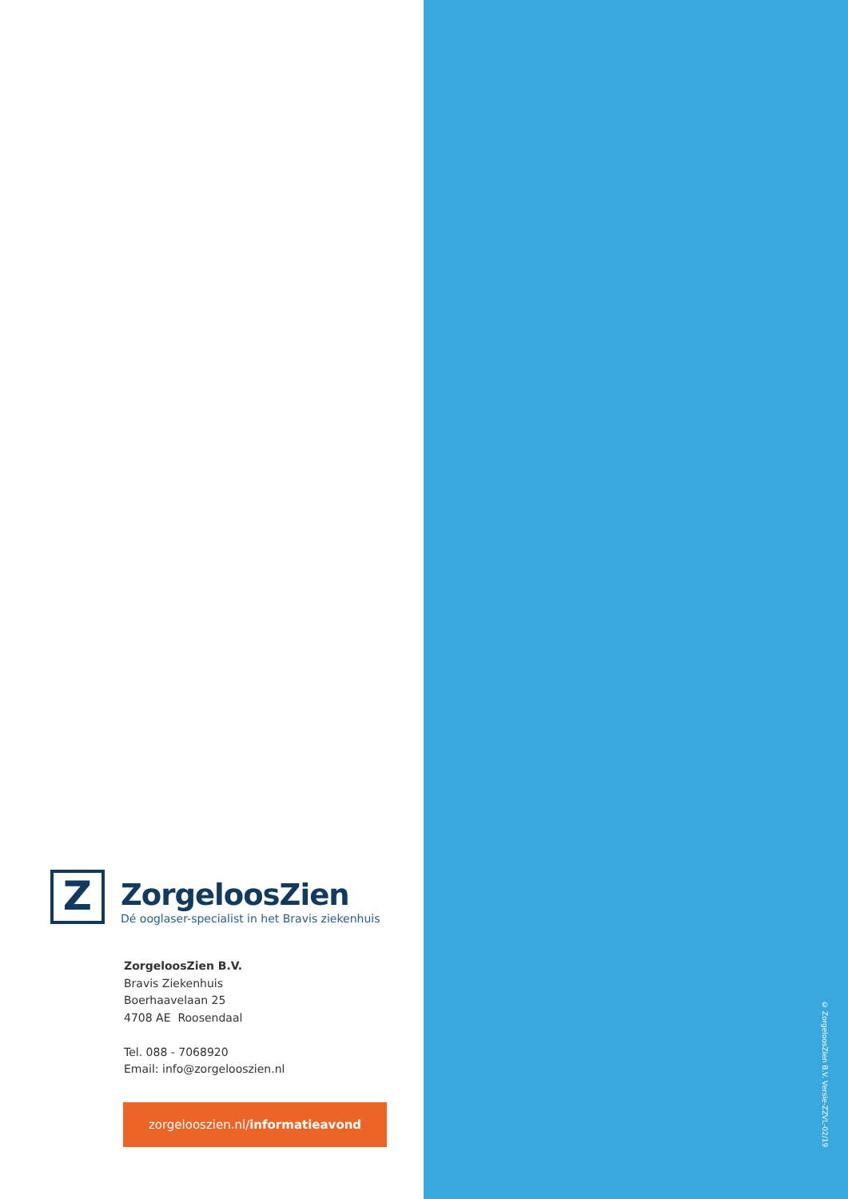Z
ZorgeloosZien
Dé ooglaser-specialist in het Bravis ziekenhuis
ZorgeloosZien B.V.
Bravis Ziekenhuis
Boerhaavelaan 25
4708 AE Roosendaal
Tel. 088 - 7068920
Email: info@zorgelooszien.nl
zorgelooszien.nl/informatieavond
© ZorgeloosZien B.V. Versie-ZZVL-02/19